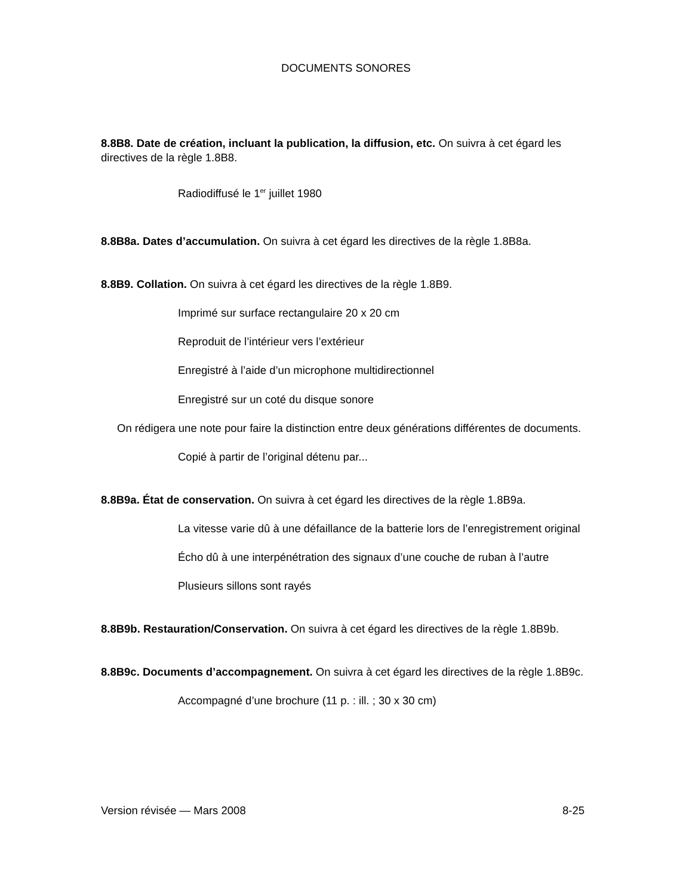DOCUMENTS SONORES
8.8B8. Date de création, incluant la publication, la diffusion, etc. On suivra à cet égard les directives de la règle 1.8B8.
Radiodiffusé le 1<sup>er</sup> juillet 1980
8.8B8a. Dates d’accumulation. On suivra à cet égard les directives de la règle 1.8B8a.
8.8B9. Collation. On suivra à cet égard les directives de la règle 1.8B9.
Imprimé sur surface rectangulaire 20 x 20 cm
Reproduit de l’intérieur vers l’extérieur
Enregistré à l’aide d’un microphone multidirectionnel
Enregistré sur un coté du disque sonore
On rédigera une note pour faire la distinction entre deux générations différentes de documents.
Copié à partir de l’original détenu par...
8.8B9a. État de conservation. On suivra à cet égard les directives de la règle 1.8B9a.
La vitesse varie dû à une défaillance de la batterie lors de l’enregistrement original
Écho dû à une interpénétration des signaux d’une couche de ruban à l’autre
Plusieurs sillons sont rayés
8.8B9b. Restauration/Conservation. On suivra à cet égard les directives de la règle 1.8B9b.
8.8B9c. Documents d’accompagnement. On suivra à cet égard les directives de la règle 1.8B9c.
Accompagné d’une brochure (11 p. : ill. ; 30 x 30 cm)
Version révisée — Mars 2008 8-25